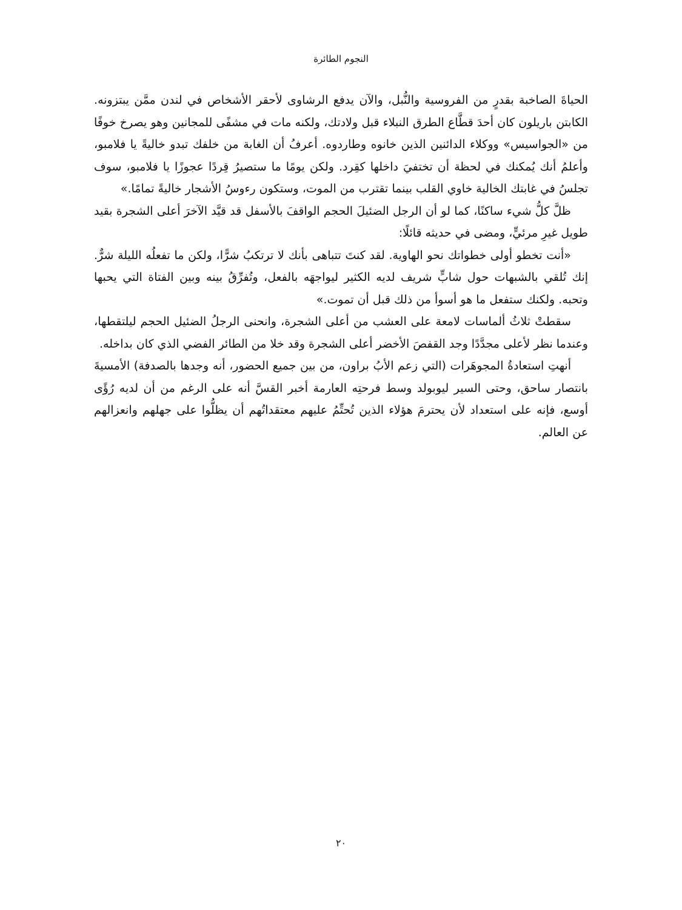النجوم الطائرة
الحياةَ الصاخبة بقدرٍ من الفروسية والنُّبل، والآن يدفع الرشاوى لأحقر الأشخاص في لندن ممَّن يبتزونه. الكابتن باريلون كان أحدَ قطَّاع الطرق النبلاء قبل ولادتك، ولكنه مات في مشفًى للمجانين وهو يصرخ خوفًا من «الجواسيس» ووكلاء الدائنين الذين خانوه وطاردوه. أعرفُ أن الغابة من خلفك تبدو خاليةً يا فلامبو، وأعلمُ أنك يُمكنك في لحظة أن تختفيَ داخلها كقِرد. ولكن يومًا ما ستصيرُ قِردًا عجوزًا يا فلامبو، سوف تجلسُ في غابتك الخالية خاوي القلب بينما تقترب من الموت، وستكون رءوسُ الأشجار خاليةً تمامًا.»
ظلَّ كلُّ شيء ساكنًا، كما لو أن الرجل الضئيلَ الحجم الواقفَ بالأسفل قد قيَّد الآخرَ أعلى الشجرة بقيد طويل غيرِ مرئيٍّ، ومضى في حديثه قائلًا:
«أنت تخطو أولى خطواتك نحو الهاوية. لقد كنتَ تتباهى بأنك لا ترتكبُ شرًّا، ولكن ما تفعلُه الليلة شرٌّ. إنك تُلقي بالشبهات حول شابٍّ شريف لديه الكثير ليواجهَه بالفعل، وتُفرِّقُ بينه وبين الفتاة التي يحبها وتحبه. ولكنك ستفعل ما هو أسوأ من ذلك قبل أن تموت.»
سقطتْ ثلاثُ ألماسات لامعة على العشب من أعلى الشجرة، وانحنى الرجلُ الضئيل الحجم ليلتقطها، وعندما نظر لأعلى مجدَّدًا وجد القفصَ الأخضر أعلى الشجرة وقد خلا من الطائر الفضي الذي كان بداخله.
أنهتِ استعادةُ المجوهَرات (التي زعم الأبُ براون، من بين جميع الحضور، أنه وجدها بالصدفة) الأمسيةَ بانتصار ساحق، وحتى السير ليوبولد وسط فرحتِه العارمة أخبر القسَّ أنه على الرغم من أن لديه رُؤًى أوسع، فإنه على استعداد لأن يحترمَ هؤلاء الذين تُحتِّمُ عليهم معتقداتُهم أن يظلُّوا على جهلهم وانعزالهم عن العالم.
٢٠